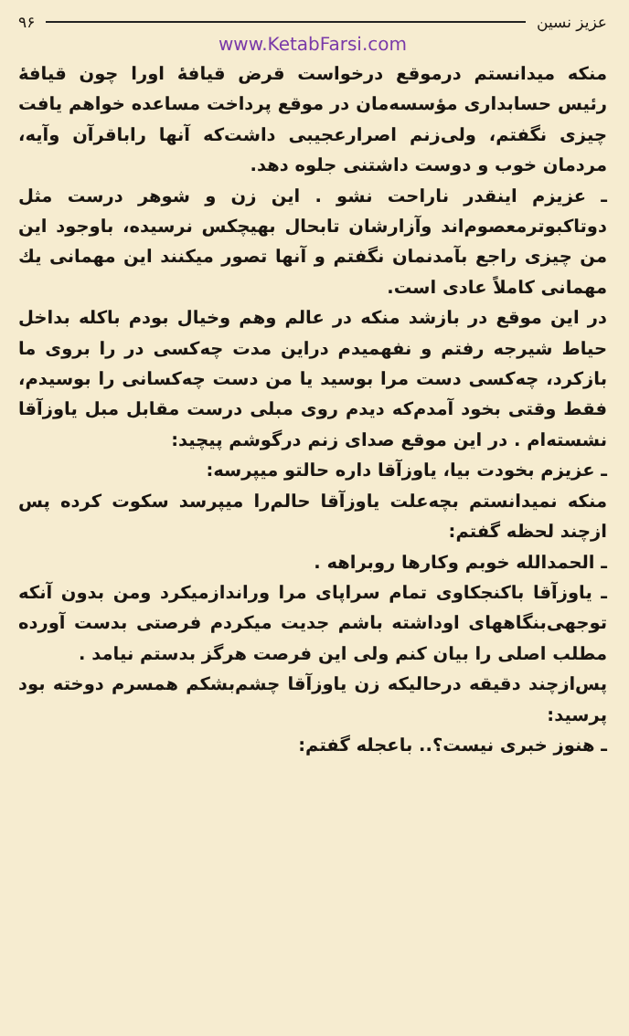عزیز نسین ۹۶
www.KetabFarsi.com
منکه میدانستم درموقع درخواست قرض قیافهٔ اورا چون قیافهٔ رئیس حسابداری مؤسسه‌مان در موقع پرداخت مساعده خواهم یافت چیزی نگفتم، ولی‌زنم اصرارعجیبی داشت‌که آنها راباقرآن وآیه، مردمان خوب و دوست داشتنی جلوه دهد.
ـ عزیزم اینقدر ناراحت نشو . این زن و شوهر درست مثل دوتاکبوترمعصوم‌اند وآزارشان تابحال بهیچکس نرسیده، باوجود این من چیزی راجع بآمدنمان نگفتم و آنها تصور میکنند این مهمانی یك مهمانی کاملاً عادی است.
در این موقع در بازشد منکه در عالم وهم وخیال بودم باکله بداخل حیاط شیرجه رفتم و نفهمیدم دراین مدت چه‌کسی در را بروی ما بازکرد، چه‌کسی دست مرا بوسید یا من دست چه‌کسانی را بوسیدم، فقط وقتی بخود آمدم‌که دیدم روی مبلی درست مقابل مبل یاوزآقا نشسته‌ام . در این موقع صدای زنم درگوشم پیچید:
ـ عزیزم بخودت بیا، یاوزآقا داره حالتو میپرسه:
منکه نمیدانستم بچه‌علت یاوزآقا حالم‌را میپرسد سکوت کرده پس ازچند لحظه گفتم:
ـ الحمدالله خوبم وکارها روبراهه .
ـ یاوزآقا باکنجکاوی تمام سراپای مرا وراندازمیکرد ومن بدون آنکه توجهی‌بنگاههای اوداشته باشم جدیت میکردم فرصتی بدست آورده مطلب اصلی را بیان کنم ولی این فرصت هرگز بدستم نیامد .
پس‌ازچند دقیقه درحالیکه زن یاوزآقا چشم‌بشکم همسرم دوخته بود پرسید:
ـ هنوز خبری نیست؟.. باعجله گفتم: